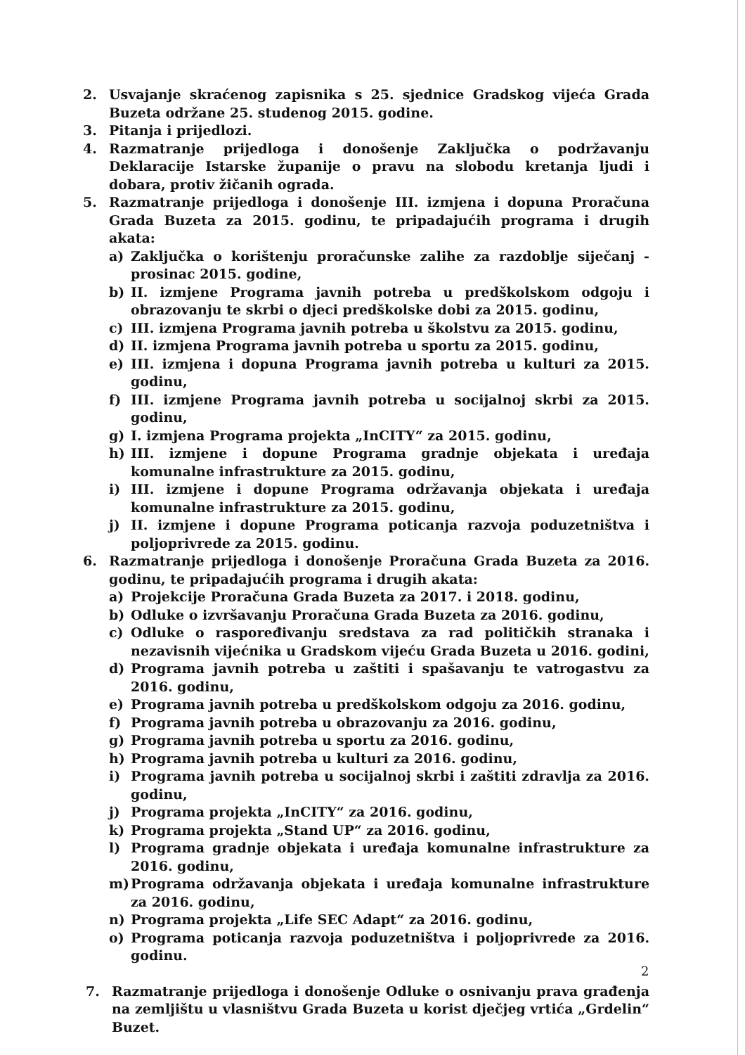2. Usvajanje skraćenog zapisnika s 25. sjednice Gradskog vijeća Grada Buzeta održane 25. studenog 2015. godine.
3. Pitanja i prijedlozi.
4. Razmatranje prijedloga i donošenje Zaključka o podržavanju Deklaracije Istarske županije o pravu na slobodu kretanja ljudi i dobara, protiv žičanih ograda.
5. Razmatranje prijedloga i donošenje III. izmjena i dopuna Proračuna Grada Buzeta za 2015. godinu, te pripadajućih programa i drugih akata:
a) Zaključka o korištenju proračunske zalihe za razdoblje siječanj - prosinac 2015. godine,
b) II. izmjene Programa javnih potreba u predškolskom odgoju i obrazovanju te skrbi o djeci predškolske dobi za 2015. godinu,
c) III. izmjena Programa javnih potreba u školstvu za 2015. godinu,
d) II. izmjena Programa javnih potreba u sportu za 2015. godinu,
e) III. izmjena i dopuna Programa javnih potreba u kulturi za 2015. godinu,
f) III. izmjene Programa javnih potreba u socijalnoj skrbi za 2015. godinu,
g) I. izmjena Programa projekta „InCITY“ za 2015. godinu,
h) III. izmjene i dopune Programa gradnje objekata i uređaja komunalne infrastrukture za 2015. godinu,
i) III. izmjene i dopune Programa održavanja objekata i uređaja komunalne infrastrukture za 2015. godinu,
j) II. izmjene i dopune Programa poticanja razvoja poduzetništva i poljoprivrede za 2015. godinu.
6. Razmatranje prijedloga i donošenje Proračuna Grada Buzeta za 2016. godinu, te pripadajućih programa i drugih akata:
a) Projekcije Proračuna Grada Buzeta za 2017. i 2018. godinu,
b) Odluke o izvršavanju Proračuna Grada Buzeta za 2016. godinu,
c) Odluke o raspoređivanju sredstava za rad političkih stranaka i nezavisnih vijećnika u Gradskom vijeću Grada Buzeta u 2016. godini,
d) Programa javnih potreba u zaštiti i spašavanju te vatrogastvu za 2016. godinu,
e) Programa javnih potreba u predškolskom odgoju za 2016. godinu,
f) Programa javnih potreba u obrazovanju za 2016. godinu,
g) Programa javnih potreba u sportu za 2016. godinu,
h) Programa javnih potreba u kulturi za 2016. godinu,
i) Programa javnih potreba u socijalnoj skrbi i zaštiti zdravlja za 2016. godinu,
j) Programa projekta „InCITY“ za 2016. godinu,
k) Programa projekta „Stand UP“ za 2016. godinu,
l) Programa gradnje objekata i uređaja komunalne infrastrukture za 2016. godinu,
m) Programa održavanja objekata i uređaja komunalne infrastrukture za 2016. godinu,
n) Programa projekta „Life SEC Adapt“ za 2016. godinu,
o) Programa poticanja razvoja poduzetništva i poljoprivrede za 2016. godinu.
7. Razmatranje prijedloga i donošenje Odluke o osnivanju prava građenja na zemljištu u vlasništvu Grada Buzeta u korist dječjeg vrtića „Grdelin“ Buzet.
2